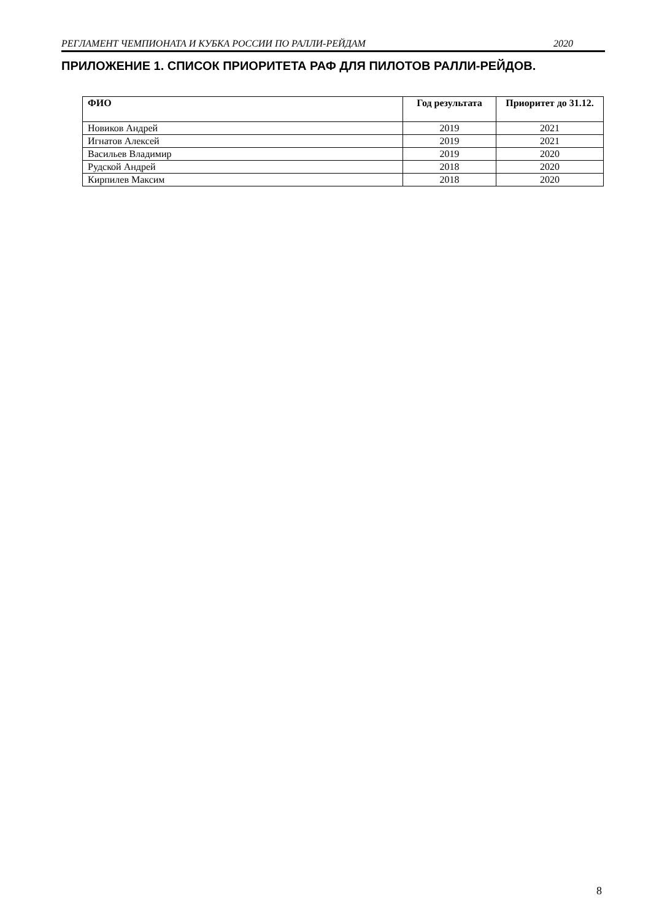РЕГЛАМЕНТ ЧЕМПИОНАТА И КУБКА РОССИИ ПО РАЛЛИ-РЕЙДАМ 2020
ПРИЛОЖЕНИЕ 1. СПИСОК ПРИОРИТЕТА РАФ ДЛЯ ПИЛОТОВ РАЛЛИ-РЕЙДОВ.
| ФИО | Год результата | Приоритет до 31.12. |
| --- | --- | --- |
| Новиков Андрей | 2019 | 2021 |
| Игнатов Алексей | 2019 | 2021 |
| Васильев Владимир | 2019 | 2020 |
| Рудской Андрей | 2018 | 2020 |
| Кирпилев Максим | 2018 | 2020 |
8